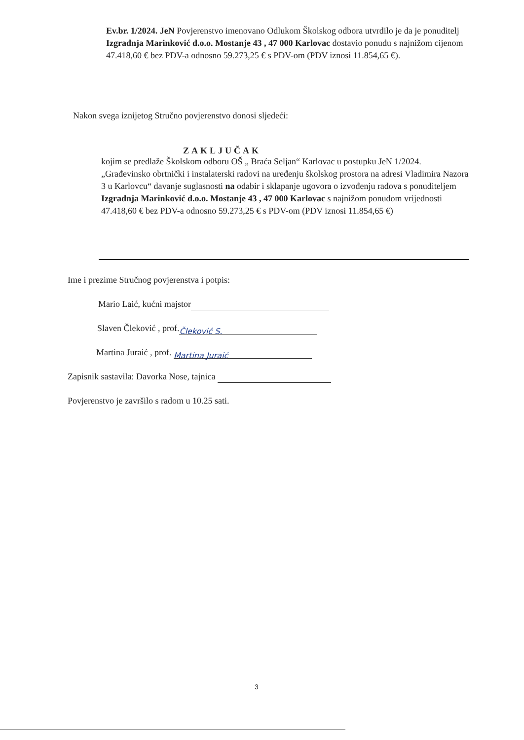Ev.br. 1/2024. JeN Povjerenstvo imenovano Odlukom Školskog odbora utvrdilo je da je ponuditelj Izgradnja Marinković d.o.o. Mostanje 43 , 47 000 Karlovac dostavio ponudu s najnižom cijenom 47.418,60 € bez PDV-a odnosno 59.273,25 € s PDV-om (PDV iznosi 11.854,65 €).
Nakon svega iznijetog Stručno povjerenstvo donosi sljedeći:
ZAKLJUČAK
kojim se predlaže Školskom odboru OŠ „ Braća Seljan“ Karlovac u postupku JeN 1/2024. „Građevinsko obrtnički i instalaterski radovi na uređenju školskog prostora na adresi Vladimira Nazora 3 u Karlovcu“ davanje suglasnosti na odabir i sklapanje ugovora o izvođenju radova s ponuditeljem Izgradnja Marinković d.o.o. Mostanje 43 , 47 000 Karlovac s najnižom ponudom vrijednosti 47.418,60 € bez PDV-a odnosno 59.273,25 € s PDV-om (PDV iznosi 11.854,65 €)
Ime i prezime Stručnog povjerenstva i potpis:
Mario Laić, kućni majstor
Slaven Čleković , prof. Čleković S.
Martina Juraić , prof. Martina Juraić
Zapisnik sastavila: Davorka Nose, tajnica
Povjerenstvo je završilo s radom u 10.25 sati.
3